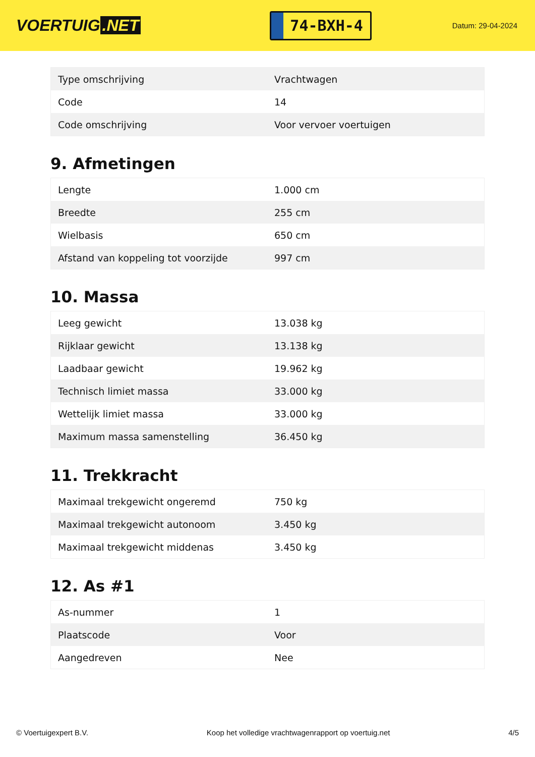VOERTUIG.NET
74-BXH-4
Datum: 29-04-2024
| Type omschrijving | Vrachtwagen |
| Code | 14 |
| Code omschrijving | Voor vervoer voertuigen |
9. Afmetingen
| Lengte | 1.000 cm |
| Breedte | 255 cm |
| Wielbasis | 650 cm |
| Afstand van koppeling tot voorzijde | 997 cm |
10. Massa
| Leeg gewicht | 13.038 kg |
| Rijklaar gewicht | 13.138 kg |
| Laadbaar gewicht | 19.962 kg |
| Technisch limiet massa | 33.000 kg |
| Wettelijk limiet massa | 33.000 kg |
| Maximum massa samenstelling | 36.450 kg |
11. Trekkracht
| Maximaal trekgewicht ongeremd | 750 kg |
| Maximaal trekgewicht autonoom | 3.450 kg |
| Maximaal trekgewicht middenas | 3.450 kg |
12. As #1
| As-nummer | 1 |
| Plaatscode | Voor |
| Aangedreven | Nee |
© Voertuigexpert B.V. Koop het volledige vrachtwagenrapport op voertuig.net 4/5